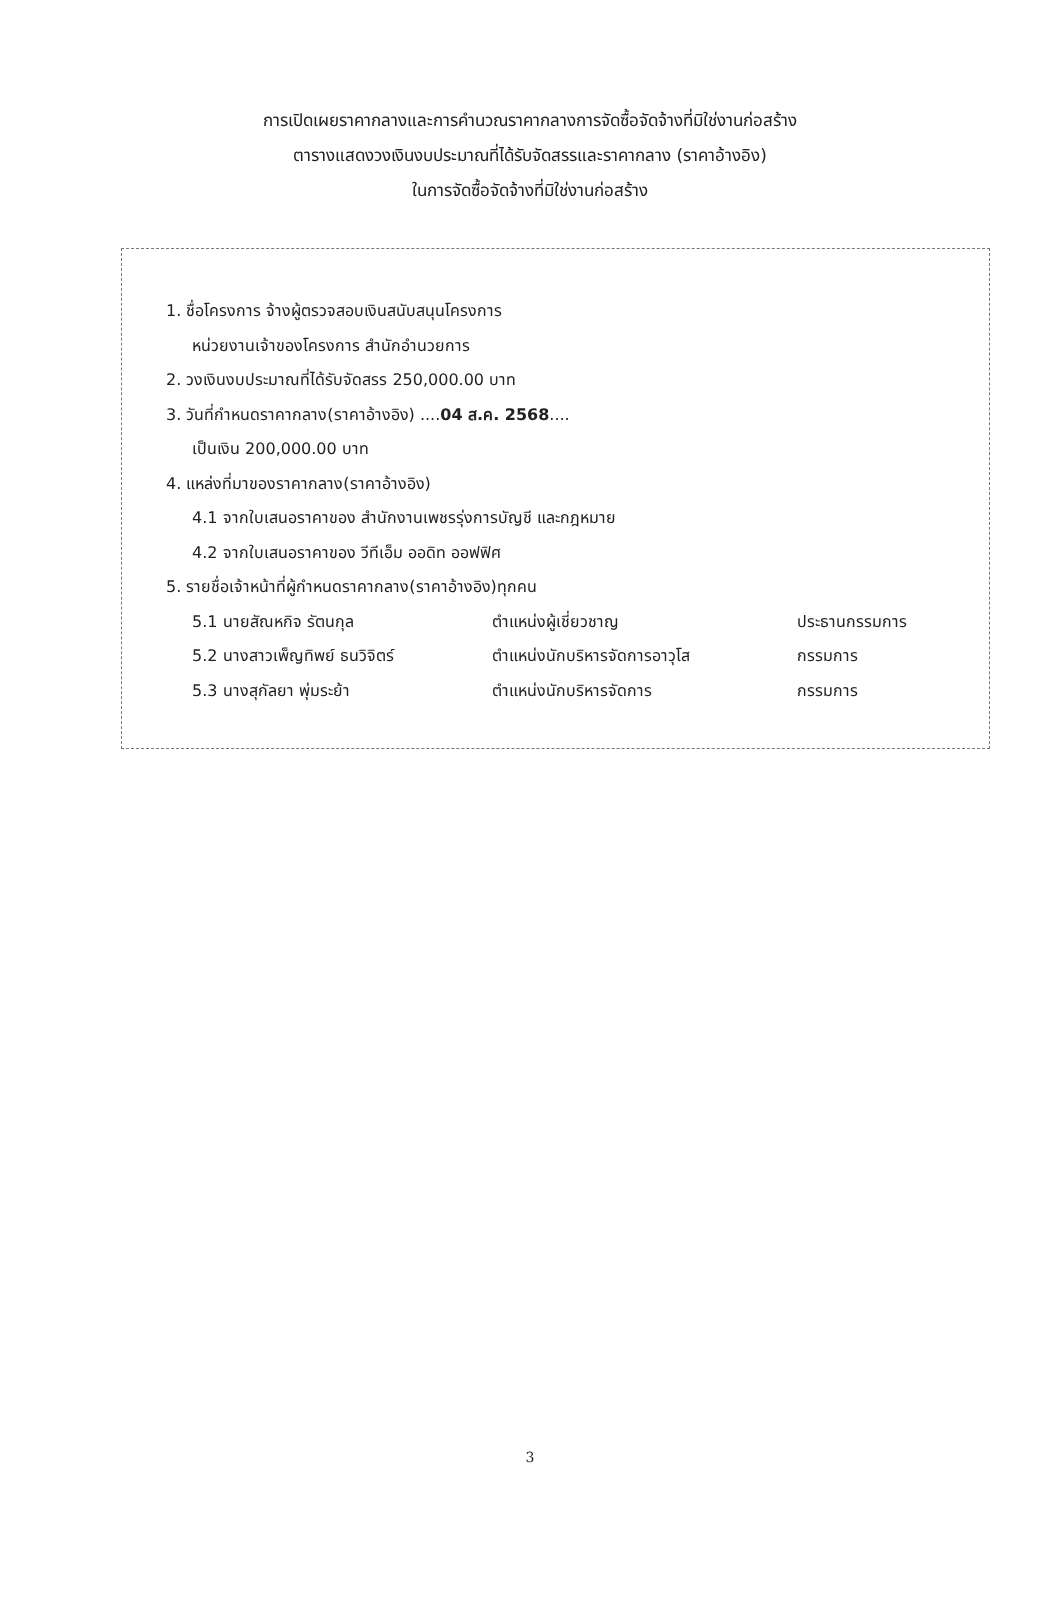การเปิดเผยราคากลางและการคำนวณราคากลางการจัดซื้อจัดจ้างที่มิใช่งานก่อสร้าง
ตารางแสดงวงเงินงบประมาณที่ได้รับจัดสรรและราคากลาง (ราคาอ้างอิง)
ในการจัดซื้อจัดจ้างที่มิใช่งานก่อสร้าง
1. ชื่อโครงการ จ้างผู้ตรวจสอบเงินสนับสนุนโครงการ
หน่วยงานเจ้าของโครงการ สำนักอำนวยการ
2. วงเงินงบประมาณที่ได้รับจัดสรร 250,000.00 บาท
3. วันที่กำหนดราคากลาง(ราคาอ้างอิง) ....04 ส.ค. 2568....
เป็นเงิน 200,000.00 บาท
4. แหล่งที่มาของราคากลาง(ราคาอ้างอิง)
4.1 จากใบเสนอราคาของ สำนักงานเพชรรุ่งการบัญชี และกฎหมาย
4.2 จากใบเสนอราคาของ วีทีเอ็ม ออดิท ออฟฟิศ
5. รายชื่อเจ้าหน้าที่ผู้กำหนดราคากลาง(ราคาอ้างอิง)ทุกคน
5.1 นายสัณหกิจ รัตนกุล ตำแหน่งผู้เชี่ยวชาญ ประธานกรรมการ
5.2 นางสาวเพ็ญทิพย์ ธนวิจิตร์ ตำแหน่งนักบริหารจัดการอาวุโส กรรมการ
5.3 นางสุกัลยา พุ่มระย้า ตำแหน่งนักบริหารจัดการ กรรมการ
3